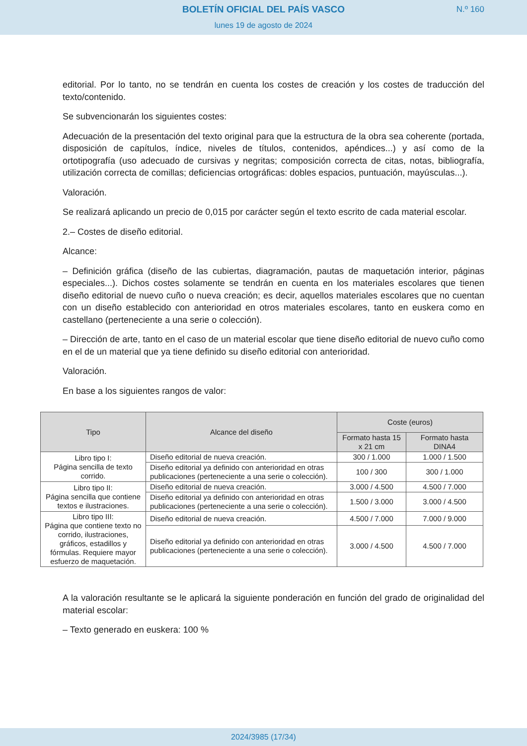BOLETÍN OFICIAL DEL PAÍS VASCO
N.º 160
lunes 19 de agosto de 2024
editorial. Por lo tanto, no se tendrán en cuenta los costes de creación y los costes de traducción del texto/contenido.
Se subvencionarán los siguientes costes:
Adecuación de la presentación del texto original para que la estructura de la obra sea coherente (portada, disposición de capítulos, índice, niveles de títulos, contenidos, apéndices...) y así como de la ortotipografía (uso adecuado de cursivas y negritas; composición correcta de citas, notas, bibliografía, utilización correcta de comillas; deficiencias ortográficas: dobles espacios, puntuación, mayúsculas...).
Valoración.
Se realizará aplicando un precio de 0,015 por carácter según el texto escrito de cada material escolar.
2.– Costes de diseño editorial.
Alcance:
– Definición gráfica (diseño de las cubiertas, diagramación, pautas de maquetación interior, páginas especiales...). Dichos costes solamente se tendrán en cuenta en los materiales escolares que tienen diseño editorial de nuevo cuño o nueva creación; es decir, aquellos materiales escolares que no cuentan con un diseño establecido con anterioridad en otros materiales escolares, tanto en euskera como en castellano (perteneciente a una serie o colección).
– Dirección de arte, tanto en el caso de un material escolar que tiene diseño editorial de nuevo cuño como en el de un material que ya tiene definido su diseño editorial con anterioridad.
Valoración.
En base a los siguientes rangos de valor:
| Tipo | Alcance del diseño | Coste (euros) | |
| --- | --- | --- | --- |
| | | Formato hasta 15 x 21 cm | Formato hasta DINA4 |
| Libro tipo I: Página sencilla de texto corrido. | Diseño editorial de nueva creación. | 300 / 1.000 | 1.000 / 1.500 |
| | Diseño editorial ya definido con anterioridad en otras publicaciones (perteneciente a una serie o colección). | 100 / 300 | 300 / 1.000 |
| Libro tipo II: Página sencilla que contiene textos e ilustraciones. | Diseño editorial de nueva creación. | 3.000 / 4.500 | 4.500 / 7.000 |
| | Diseño editorial ya definido con anterioridad en otras publicaciones (perteneciente a una serie o colección). | 1.500 / 3.000 | 3.000 / 4.500 |
| Libro tipo III: Página que contiene texto no corrido, ilustraciones, gráficos, estadillos y fórmulas. Requiere mayor esfuerzo de maquetación. | Diseño editorial de nueva creación. | 4.500 / 7.000 | 7.000 / 9.000 |
| | Diseño editorial ya definido con anterioridad en otras publicaciones (perteneciente a una serie o colección). | 3.000 / 4.500 | 4.500 / 7.000 |
A la valoración resultante se le aplicará la siguiente ponderación en función del grado de originalidad del material escolar:
– Texto generado en euskera: 100 %
2024/3985 (17/34)